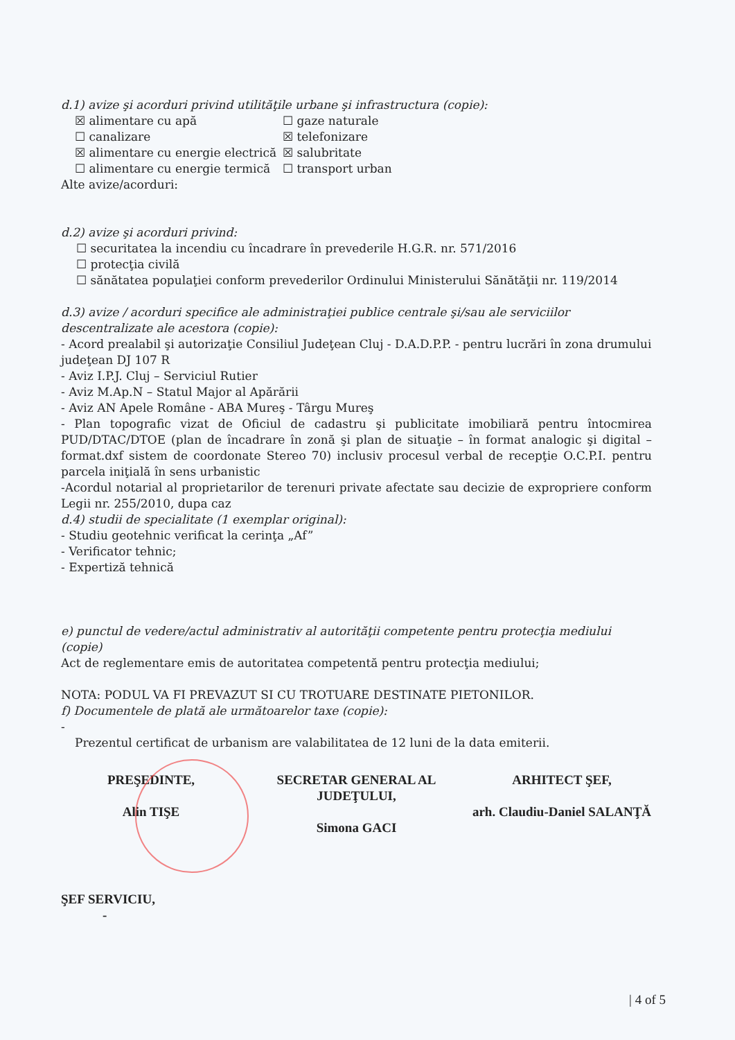d.1) avize şi acorduri privind utilităţile urbane şi infrastructura (copie):
☒ alimentare cu apă
☐ gaze naturale
☐ canalizare
☒ telefonizare
☒ alimentare cu energie electrică
☒ salubritate
☐ alimentare cu energie termică
☐ transport urban
Alte avize/acorduri:
d.2) avize şi acorduri privind:
☐ securitatea la incendiu cu încadrare în prevederile H.G.R. nr. 571/2016
☐ protecţia civilă
☐ sănătatea populaţiei conform prevederilor Ordinului Ministerului Sănătăţii nr. 119/2014
d.3) avize / acorduri specifice ale administraţiei publice centrale şi/sau ale serviciilor descentralizate ale acestora (copie):
- Acord prealabil şi autorizaţie Consiliul Judeţean Cluj - D.A.D.P.P. - pentru lucrări în zona drumului judeţean DJ 107 R
- Aviz I.P.J. Cluj – Serviciul Rutier
- Aviz M.Ap.N – Statul Major al Apărării
- Aviz AN Apele Române - ABA Mureş - Târgu Mureş
- Plan topografic vizat de Oficiul de cadastru şi publicitate imobiliară pentru întocmirea PUD/DTAC/DTOE (plan de încadrare în zonă şi plan de situaţie – în format analogic şi digital – format.dxf sistem de coordonate Stereo 70) inclusiv procesul verbal de recepţie O.C.P.I. pentru parcela iniţială în sens urbanistic
-Acordul notarial al proprietarilor de terenuri private afectate sau decizie de expropriere conform Legii nr. 255/2010, dupa caz
d.4) studii de specialitate (1 exemplar original):
- Studiu geotehnic verificat la cerinţa „Af”
- Verificator tehnic;
- Expertiză tehnică
e) punctul de vedere/actul administrativ al autorităţii competente pentru protecţia mediului (copie)
Act de reglementare emis de autoritatea competentă pentru protecţia mediului;
NOTA: PODUL VA FI PREVAZUT SI CU TROTUARE DESTINATE PIETONILOR.
f) Documentele de plată ale următoarelor taxe (copie):
-
Prezentul certificat de urbanism are valabilitatea de 12 luni de la data emiterii.
PREŞEDINTE,
Alin TIŞE
SECRETAR GENERAL AL JUDEŢULUI,
Simona GACI
ARHITECT ŞEF,
arh. Claudiu-Daniel SALANŢĂ
ŞEF SERVICIU,
-
| 4 of 5